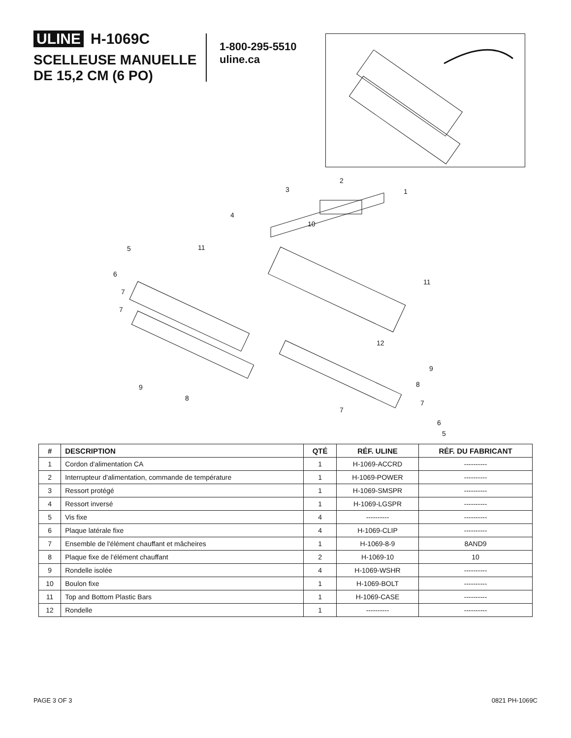ULINE H-1069C
SCELLEUSE MANUELLE
DE 15,2 CM (6 PO)
1-800-295-5510
uline.ca
2
3
1
4
10
5
11
6
11
7
7
12
9
8
9
8
7
7
6
5
| # | DESCRIPTION | QTÉ | RÉF. ULINE | RÉF. DU FABRICANT |
| --- | --- | --- | --- | --- |
| 1 | Cordon d'alimentation CA | 1 | H-1069-ACCRD | ---------- |
| 2 | Interrupteur d'alimentation, commande de température | 1 | H-1069-POWER | ---------- |
| 3 | Ressort protégé | 1 | H-1069-SMSPR | ---------- |
| 4 | Ressort inversé | 1 | H-1069-LGSPR | ---------- |
| 5 | Vis fixe | 4 | ---------- | ---------- |
| 6 | Plaque latérale fixe | 4 | H-1069-CLIP | ---------- |
| 7 | Ensemble de l'élément chauffant et mâcheires | 1 | H-1069-8-9 | 8AND9 |
| 8 | Plaque fixe de l'élément chauffant | 2 | H-1069-10 | 10 |
| 9 | Rondelle isolée | 4 | H-1069-WSHR | ---------- |
| 10 | Boulon fixe | 1 | H-1069-BOLT | ---------- |
| 11 | Top and Bottom Plastic Bars | 1 | H-1069-CASE | ---------- |
| 12 | Rondelle | 1 | ---------- | ---------- |
PAGE 3 OF 3 0821 PH-1069C